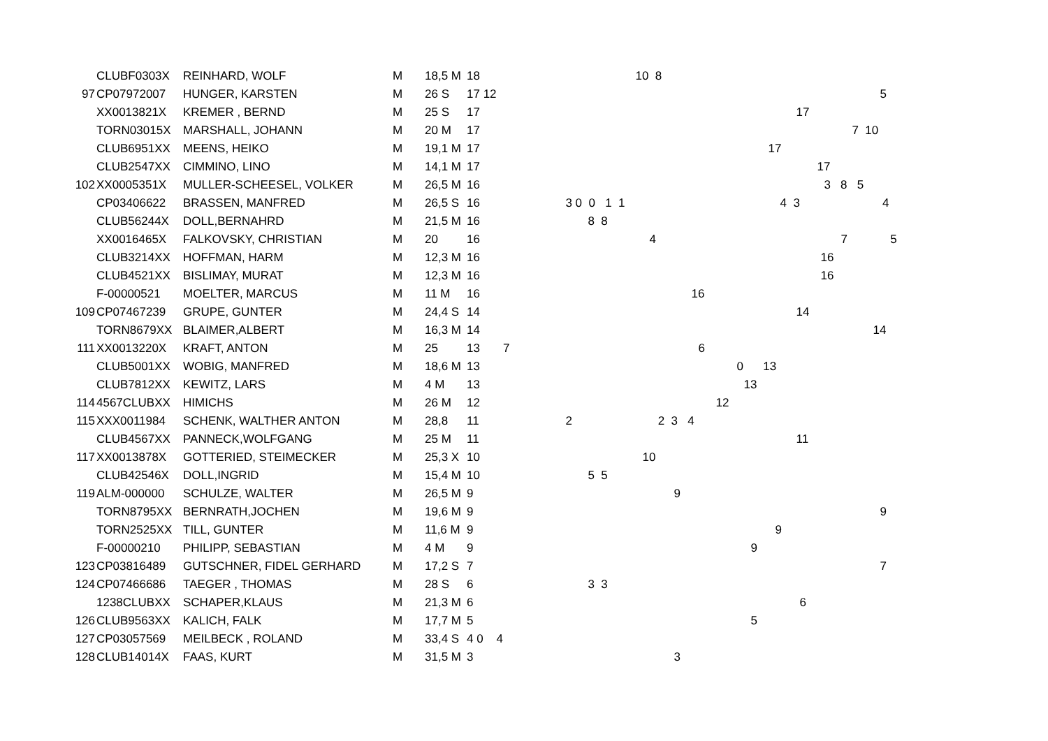| | CLUBF0303X | REINHARD, WOLF | M | 18,5 M | 18 | 10 8 |
| 97 | CP07972007 | HUNGER, KARSTEN | M | 26 S | 17 12 | 5 |
| | XX0013821X | KREMER , BERND | M | 25 S | 17 | 17 |
| | TORN03015X | MARSHALL, JOHANN | M | 20 M | 17 | 7 10 |
| | CLUB6951XX | MEENS, HEIKO | M | 19,1 M | 17 | 17 |
| | CLUB2547XX | CIMMINO, LINO | M | 14,1 M | 17 | 17 |
| 102 | XX0005351X | MULLER-SCHEESEL, VOLKER | M | 26,5 M | 16 | 3 8 5 |
| | CP03406622 | BRASSEN, MANFRED | M | 26,5 S | 16 | 3 0 0 1 1 4 3 4 |
| | CLUB56244X | DOLL,BERNAHRD | M | 21,5 M | 16 | 8 8 |
| | XX0016465X | FALKOVSKY, CHRISTIAN | M | 20 | 16 | 4 7 5 |
| | CLUB3214XX | HOFFMAN, HARM | M | 12,3 M | 16 | 16 |
| | CLUB4521XX | BISLIMAY, MURAT | M | 12,3 M | 16 | 16 |
| | F-00000521 | MOELTER, MARCUS | M | 11 M | 16 | 16 |
| 109 | CP07467239 | GRUPE, GUNTER | M | 24,4 S | 14 | 14 |
| | TORN8679XX | BLAIMER,ALBERT | M | 16,3 M | 14 | 14 |
| 111 | XX0013220X | KRAFT, ANTON | M | 25 | 13 7 | 6 |
| | CLUB5001XX | WOBIG, MANFRED | M | 18,6 M | 13 | 0 13 |
| | CLUB7812XX | KEWITZ, LARS | M | 4 M | 13 | 13 |
| 114 | 4567CLUBXX | HIMICHS | M | 26 M | 12 | 12 |
| 115 | XXX0011984 | SCHENK, WALTHER ANTON | M | 28,8 | 11 | 2 2 3 4 |
| | CLUB4567XX | PANNECK,WOLFGANG | M | 25 M | 11 | 11 |
| 117 | XX0013878X | GOTTERIED, STEIMECKER | M | 25,3 X | 10 | 10 |
| | CLUB42546X | DOLL,INGRID | M | 15,4 M | 10 | 5 5 |
| 119 | ALM-000000 | SCHULZE, WALTER | M | 26,5 M | 9 | 9 |
| | TORN8795XX | BERNRATH,JOCHEN | M | 19,6 M | 9 | 9 |
| | TORN2525XX | TILL, GUNTER | M | 11,6 M | 9 | 9 |
| | F-00000210 | PHILIPP, SEBASTIAN | M | 4 M | 9 | 9 |
| 123 | CP03816489 | GUTSCHNER, FIDEL GERHARD | M | 17,2 S | 7 | 7 |
| 124 | CP07466686 | TAEGER , THOMAS | M | 28 S | 6 | 3 3 |
| | 1238CLUBXX | SCHAPER,KLAUS | M | 21,3 M | 6 | 6 |
| 126 | CLUB9563XX | KALICH, FALK | M | 17,7 M | 5 | 5 |
| 127 | CP03057569 | MEILBECK , ROLAND | M | 33,4 S | 4 0 4 | |
| 128 | CLUB14014X | FAAS, KURT | M | 31,5 M | 3 | 3 |